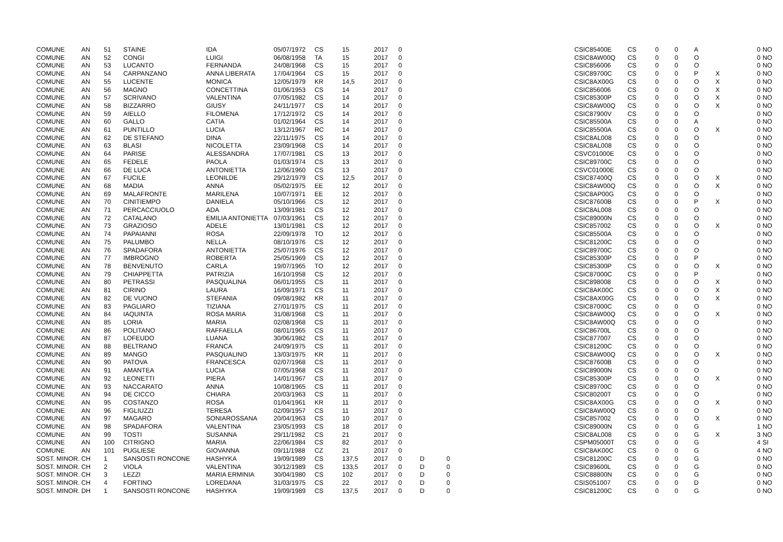| COMUNE | AN | 51 | STAINE | IDA | 05/07/1972 | CS | 15 | 2017 | 0 | | | CSIC85400E | CS | 0 | 0 | A | | 0 | NO |
| COMUNE | AN | 52 | CONGI | LUIGI | 06/08/1958 | TA | 15 | 2017 | 0 | | | CSIC8AW00Q | CS | 0 | 0 | O | | 0 | NO |
| COMUNE | AN | 53 | LUCANTO | FERNANDA | 24/08/1968 | CS | 15 | 2017 | 0 | | | CSIC856006 | CS | 0 | 0 | O | | 0 | NO |
| COMUNE | AN | 54 | CARPANZANO | ANNA LIBERATA | 17/04/1964 | CS | 15 | 2017 | 0 | | | CSIC89700C | CS | 0 | 0 | P | X | 0 | NO |
| COMUNE | AN | 55 | LUCENTE | MONICA | 12/05/1979 | KR | 14,5 | 2017 | 0 | | | CSIC8AX00G | CS | 0 | 0 | O | X | 0 | NO |
| COMUNE | AN | 56 | MAGNO | CONCETTINA | 01/06/1953 | CS | 14 | 2017 | 0 | | | CSIC856006 | CS | 0 | 0 | O | X | 0 | NO |
| COMUNE | AN | 57 | SCRIVANO | VALENTINA | 07/05/1982 | CS | 14 | 2017 | 0 | | | CSIC85300P | CS | 0 | 0 | O | X | 0 | NO |
| COMUNE | AN | 58 | BIZZARRO | GIUSY | 24/11/1977 | CS | 14 | 2017 | 0 | | | CSIC8AW00Q | CS | 0 | 0 | O | X | 0 | NO |
| COMUNE | AN | 59 | AIELLO | FILOMENA | 17/12/1972 | CS | 14 | 2017 | 0 | | | CSIC87900V | CS | 0 | 0 | O | | 0 | NO |
| COMUNE | AN | 60 | GALLO | CATIA | 01/02/1964 | CS | 14 | 2017 | 0 | | | CSIC85500A | CS | 0 | 0 | A | | 0 | NO |
| COMUNE | AN | 61 | PUNTILLO | LUCIA | 13/12/1967 | RC | 14 | 2017 | 0 | | | CSIC85500A | CS | 0 | 0 | O | X | 0 | NO |
| COMUNE | AN | 62 | DE STEFANO | DINA | 22/11/1975 | CS | 14 | 2017 | 0 | | | CSIC8AL008 | CS | 0 | 0 | O | | 0 | NO |
| COMUNE | AN | 63 | BLASI | NICOLETTA | 23/09/1968 | CS | 14 | 2017 | 0 | | | CSIC8AL008 | CS | 0 | 0 | O | | 0 | NO |
| COMUNE | AN | 64 | PARISE | ALESSANDRA | 17/07/1981 | CS | 13 | 2017 | 0 | | | CSVC01000E | CS | 0 | 0 | O | | 0 | NO |
| COMUNE | AN | 65 | FEDELE | PAOLA | 01/03/1974 | CS | 13 | 2017 | 0 | | | CSIC89700C | CS | 0 | 0 | O | | 0 | NO |
| COMUNE | AN | 66 | DE LUCA | ANTONIETTA | 12/06/1960 | CS | 13 | 2017 | 0 | | | CSVC01000E | CS | 0 | 0 | O | | 0 | NO |
| COMUNE | AN | 67 | FUCILE | LEONILDE | 29/12/1979 | CS | 12,5 | 2017 | 0 | | | CSIC87400Q | CS | 0 | 0 | O | X | 0 | NO |
| COMUNE | AN | 68 | MADIA | ANNA | 05/02/1975 | EE | 12 | 2017 | 0 | | | CSIC8AW00Q | CS | 0 | 0 | O | X | 0 | NO |
| COMUNE | AN | 69 | MALAFRONTE | MARILENA | 10/07/1971 | EE | 12 | 2017 | 0 | | | CSIC8AP00G | CS | 0 | 0 | O | | 0 | NO |
| COMUNE | AN | 70 | CINITIEMPO | DANIELA | 05/10/1966 | CS | 12 | 2017 | 0 | | | CSIC87600B | CS | 0 | 0 | P | X | 0 | NO |
| COMUNE | AN | 71 | PERCACCIUOLO | ADA | 13/09/1981 | CS | 12 | 2017 | 0 | | | CSIC8AL008 | CS | 0 | 0 | O | | 0 | NO |
| COMUNE | AN | 72 | CATALANO | EMILIA ANTONIETTA | 07/03/1961 | CS | 12 | 2017 | 0 | | | CSIC89000N | CS | 0 | 0 | O | | 0 | NO |
| COMUNE | AN | 73 | GRAZIOSO | ADELE | 13/01/1981 | CS | 12 | 2017 | 0 | | | CSIC857002 | CS | 0 | 0 | O | X | 0 | NO |
| COMUNE | AN | 74 | PAPAIANNI | ROSA | 22/09/1978 | TO | 12 | 2017 | 0 | | | CSIC85500A | CS | 0 | 0 | O | | 0 | NO |
| COMUNE | AN | 75 | PALUMBO | NELLA | 08/10/1976 | CS | 12 | 2017 | 0 | | | CSIC81200C | CS | 0 | 0 | O | | 0 | NO |
| COMUNE | AN | 76 | SPADAFORA | ANTONIETTA | 25/07/1976 | CS | 12 | 2017 | 0 | | | CSIC89700C | CS | 0 | 0 | O | | 0 | NO |
| COMUNE | AN | 77 | IMBROGNO | ROBERTA | 25/05/1969 | CS | 12 | 2017 | 0 | | | CSIC85300P | CS | 0 | 0 | P | | 0 | NO |
| COMUNE | AN | 78 | BENVENUTO | CARLA | 19/07/1965 | TO | 12 | 2017 | 0 | | | CSIC85300P | CS | 0 | 0 | O | X | 0 | NO |
| COMUNE | AN | 79 | CHIAPPETTA | PATRIZIA | 16/10/1958 | CS | 12 | 2017 | 0 | | | CSIC87000C | CS | 0 | 0 | P | | 0 | NO |
| COMUNE | AN | 80 | PETRASSI | PASQUALINA | 06/01/1955 | CS | 11 | 2017 | 0 | | | CSIC898008 | CS | 0 | 0 | O | X | 0 | NO |
| COMUNE | AN | 81 | CIRINO | LAURA | 16/09/1971 | CS | 11 | 2017 | 0 | | | CSIC8AK00C | CS | 0 | 0 | O | X | 0 | NO |
| COMUNE | AN | 82 | DE VUONO | STEFANIA | 09/08/1982 | KR | 11 | 2017 | 0 | | | CSIC8AX00G | CS | 0 | 0 | O | X | 0 | NO |
| COMUNE | AN | 83 | PAGLIARO | TIZIANA | 27/01/1975 | CS | 11 | 2017 | 0 | | | CSIC87000C | CS | 0 | 0 | O | | 0 | NO |
| COMUNE | AN | 84 | IAQUINTA | ROSA MARIA | 31/08/1968 | CS | 11 | 2017 | 0 | | | CSIC8AW00Q | CS | 0 | 0 | O | X | 0 | NO |
| COMUNE | AN | 85 | LORIA | MARIA | 02/08/1968 | CS | 11 | 2017 | 0 | | | CSIC8AW00Q | CS | 0 | 0 | O | | 0 | NO |
| COMUNE | AN | 86 | POLITANO | RAFFAELLA | 08/01/1965 | CS | 11 | 2017 | 0 | | | CSIC86700L | CS | 0 | 0 | O | | 0 | NO |
| COMUNE | AN | 87 | LOFEUDO | LUANA | 30/06/1982 | CS | 11 | 2017 | 0 | | | CSIC877007 | CS | 0 | 0 | O | | 0 | NO |
| COMUNE | AN | 88 | BELTRANO | FRANCA | 24/09/1975 | CS | 11 | 2017 | 0 | | | CSIC81200C | CS | 0 | 0 | O | | 0 | NO |
| COMUNE | AN | 89 | MANGO | PASQUALINO | 13/03/1975 | KR | 11 | 2017 | 0 | | | CSIC8AW00Q | CS | 0 | 0 | O | X | 0 | NO |
| COMUNE | AN | 90 | PATOVA | FRANCESCA | 02/07/1968 | CS | 11 | 2017 | 0 | | | CSIC87600B | CS | 0 | 0 | O | | 0 | NO |
| COMUNE | AN | 91 | AMANTEA | LUCIA | 07/05/1968 | CS | 11 | 2017 | 0 | | | CSIC89000N | CS | 0 | 0 | O | | 0 | NO |
| COMUNE | AN | 92 | LEONETTI | PIERA | 14/01/1967 | CS | 11 | 2017 | 0 | | | CSIC85300P | CS | 0 | 0 | O | X | 0 | NO |
| COMUNE | AN | 93 | NACCARATO | ANNA | 10/08/1965 | CS | 11 | 2017 | 0 | | | CSIC89700C | CS | 0 | 0 | O | | 0 | NO |
| COMUNE | AN | 94 | DE CICCO | CHIARA | 20/03/1963 | CS | 11 | 2017 | 0 | | | CSIC80200T | CS | 0 | 0 | O | | 0 | NO |
| COMUNE | AN | 95 | COSTANZO | ROSA | 01/04/1961 | KR | 11 | 2017 | 0 | | | CSIC8AX00G | CS | 0 | 0 | O | X | 0 | NO |
| COMUNE | AN | 96 | FIGLIUZZI | TERESA | 02/09/1957 | CS | 11 | 2017 | 0 | | | CSIC8AW00Q | CS | 0 | 0 | O | | 0 | NO |
| COMUNE | AN | 97 | MAGARO | SONIAROSSANA | 20/04/1963 | CS | 10 | 2017 | 0 | | | CSIC857002 | CS | 0 | 0 | O | X | 0 | NO |
| COMUNE | AN | 98 | SPADAFORA | VALENTINA | 23/05/1993 | CS | 18 | 2017 | 0 | | | CSIC89000N | CS | 0 | 0 | G | | 1 | NO |
| COMUNE | AN | 99 | TOSTI | SUSANNA | 29/11/1982 | CS | 21 | 2017 | 0 | | | CSIC8AL008 | CS | 0 | 0 | G | X | 3 | NO |
| COMUNE | AN | 100 | CITRIGNO | MARIA | 22/06/1984 | CS | 82 | 2017 | 0 | | | CSPM05000T | CS | 0 | 0 | G | | 4 | SI |
| COMUNE | AN | 101 | PUGLIESE | GIOVANNA | 09/11/1988 | CZ | 21 | 2017 | 0 | | | CSIC8AK00C | CS | 0 | 0 | G | | 4 | NO |
| SOST. MINOR. | CH | 1 | SANSOSTI RONCONE | HASHYKA | 19/09/1989 | CS | 137,5 | 2017 | 0 | D | 0 | CSIC81200C | CS | 0 | 0 | G | | 0 | NO |
| SOST. MINOR. | CH | 2 | VIOLA | VALENTINA | 30/12/1989 | CS | 133,5 | 2017 | 0 | D | 0 | CSIC89600L | CS | 0 | 0 | G | | 0 | NO |
| SOST. MINOR. | CH | 3 | LEZZI | MARIA ERMINIA | 30/04/1980 | CS | 102 | 2017 | 0 | D | 0 | CSIC88800N | CS | 0 | 0 | G | | 0 | NO |
| SOST. MINOR. | CH | 4 | FORTINO | LOREDANA | 31/03/1975 | CS | 22 | 2017 | 0 | D | 0 | CSIS051007 | CS | 0 | 0 | D | | 0 | NO |
| SOST. MINOR. | DH | 1 | SANSOSTI RONCONE | HASHYKA | 19/09/1989 | CS | 137,5 | 2017 | 0 | D | 0 | CSIC81200C | CS | 0 | 0 | G | | 0 | NO |